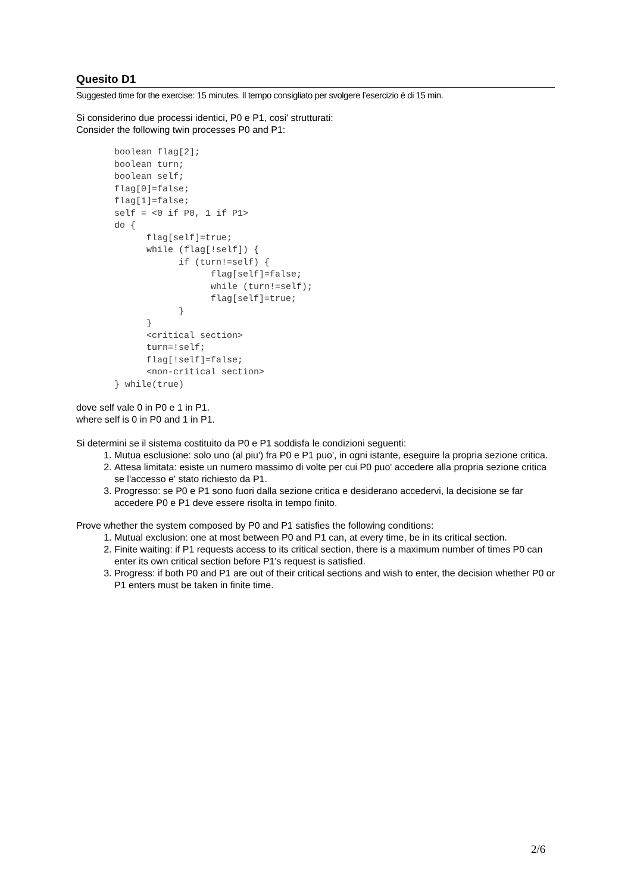Quesito D1
Suggested time for the exercise: 15 minutes. Il tempo consigliato per svolgere l’esercizio è di 15 min.
Si considerino due processi identici, P0 e P1, cosi' strutturati:
Consider the following twin processes P0 and P1:
boolean flag[2];
boolean turn;
boolean self;
flag[0]=false;
flag[1]=false;
self = <0 if P0, 1 if P1>
do {
      flag[self]=true;
      while (flag[!self]) {
            if (turn!=self) {
                  flag[self]=false;
                  while (turn!=self);
                  flag[self]=true;
            }
      }
      <critical section>
      turn=!self;
      flag[!self]=false;
      <non-critical section>
} while(true)
dove self vale 0 in P0 e 1 in P1.
where self is 0 in P0 and 1 in P1.
Si determini se il sistema costituito da P0 e P1 soddisfa le condizioni seguenti:
1. Mutua esclusione: solo uno (al piu') fra P0 e P1 puo', in ogni istante, eseguire la propria sezione critica.
2. Attesa limitata: esiste un numero massimo di volte per cui P0 puo' accedere alla propria sezione critica se l'accesso e' stato richiesto da P1.
3. Progresso: se P0 e P1 sono fuori dalla sezione critica e desiderano accedervi, la decisione se far accedere P0 e P1 deve essere risolta in tempo finito.
Prove whether the system composed by P0 and P1 satisfies the following conditions:
1. Mutual exclusion: one at most between P0 and P1 can, at every time, be in its critical section.
2. Finite waiting: if P1 requests access to its critical section, there is a maximum number of times P0 can enter its own critical section before P1's request is satisfied.
3. Progress: if both P0 and P1 are out of their critical sections and wish to enter, the decision whether P0 or P1 enters must be taken in finite time.
2/6